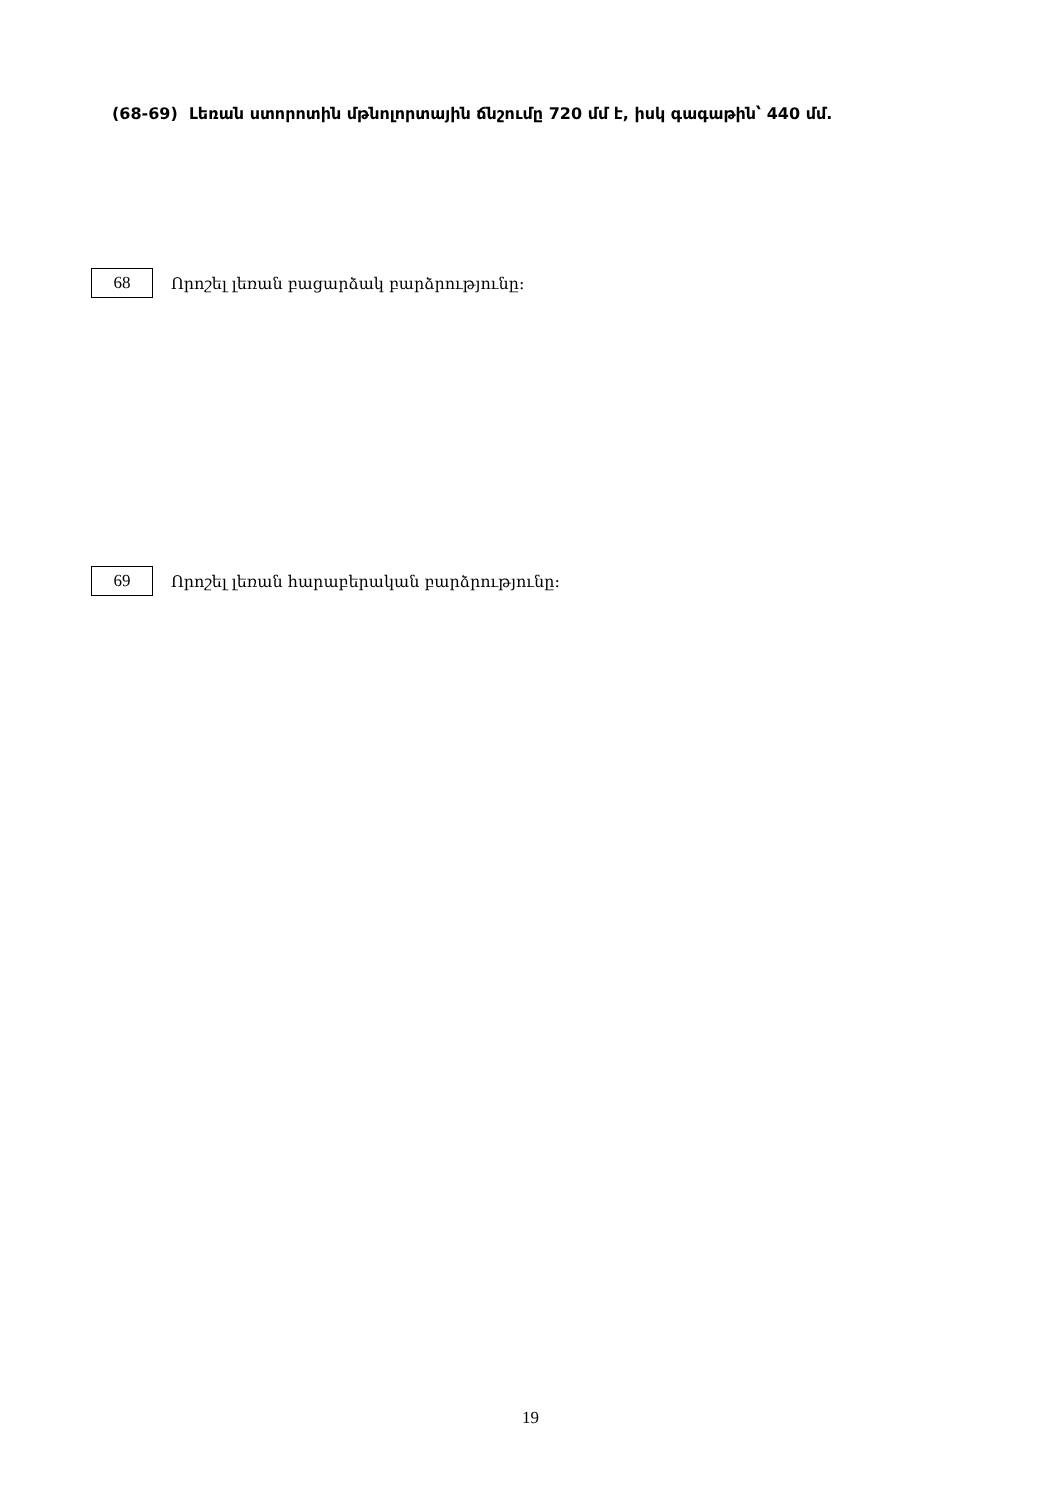(68-69) Լեռան ստորոտին մթնոլորտային ճնշումը 720 մմ է, իսկ գագաթին՝ 440 մմ.
68
Որոշել լեռան բացարձակ բարձրությունը:
69
Որոշել լեռան հարաբերական բարձրությունը:
19